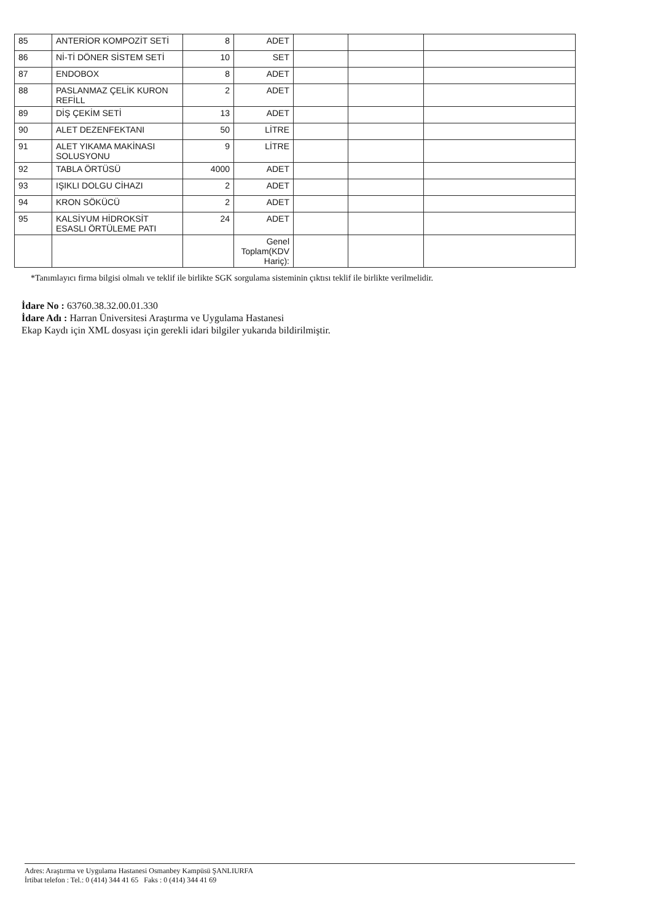| 85 | ANTERİOR KOMPOZİT SETİ | 8 | ADET | | | |
| 86 | Nİ-Tİ DÖNER SİSTEM SETİ | 10 | SET | | | |
| 87 | ENDOBOX | 8 | ADET | | | |
| 88 | PASLANMAZ ÇELİK KURON REFİLL | 2 | ADET | | | |
| 89 | DİŞ ÇEKİM SETİ | 13 | ADET | | | |
| 90 | ALET DEZENFEKTANI | 50 | LİTRE | | | |
| 91 | ALET YIKAMA MAKİNASI SOLUSYONU | 9 | LİTRE | | | |
| 92 | TABLA ÖRTÜSÜ | 4000 | ADET | | | |
| 93 | IŞIKLI DOLGU CİHAZI | 2 | ADET | | | |
| 94 | KRON SÖKÜCÜ | 2 | ADET | | | |
| 95 | KALSİYUM HİDROKSİT ESASLI ÖRTÜLEME PATI | 24 | ADET | | | |
| | | | Genel Toplam(KDV Hariç): | | | |
*Tanımlayıcı firma bilgisi olmalı ve teklif ile birlikte SGK sorgulama sisteminin çıktısı teklif ile birlikte verilmelidir.
İdare No : 63760.38.32.00.01.330
İdare Adı : Harran Üniversitesi Araştırma ve Uygulama Hastanesi
Ekap Kaydı için XML dosyası için gerekli idari bilgiler yukarıda bildirilmiştir.
Adres: Araştırma ve Uygulama Hastanesi Osmanbey Kampüsü ŞANLIURFA
İrtibat telefon : Tel.: 0 (414) 344 41 65 Faks : 0 (414) 344 41 69